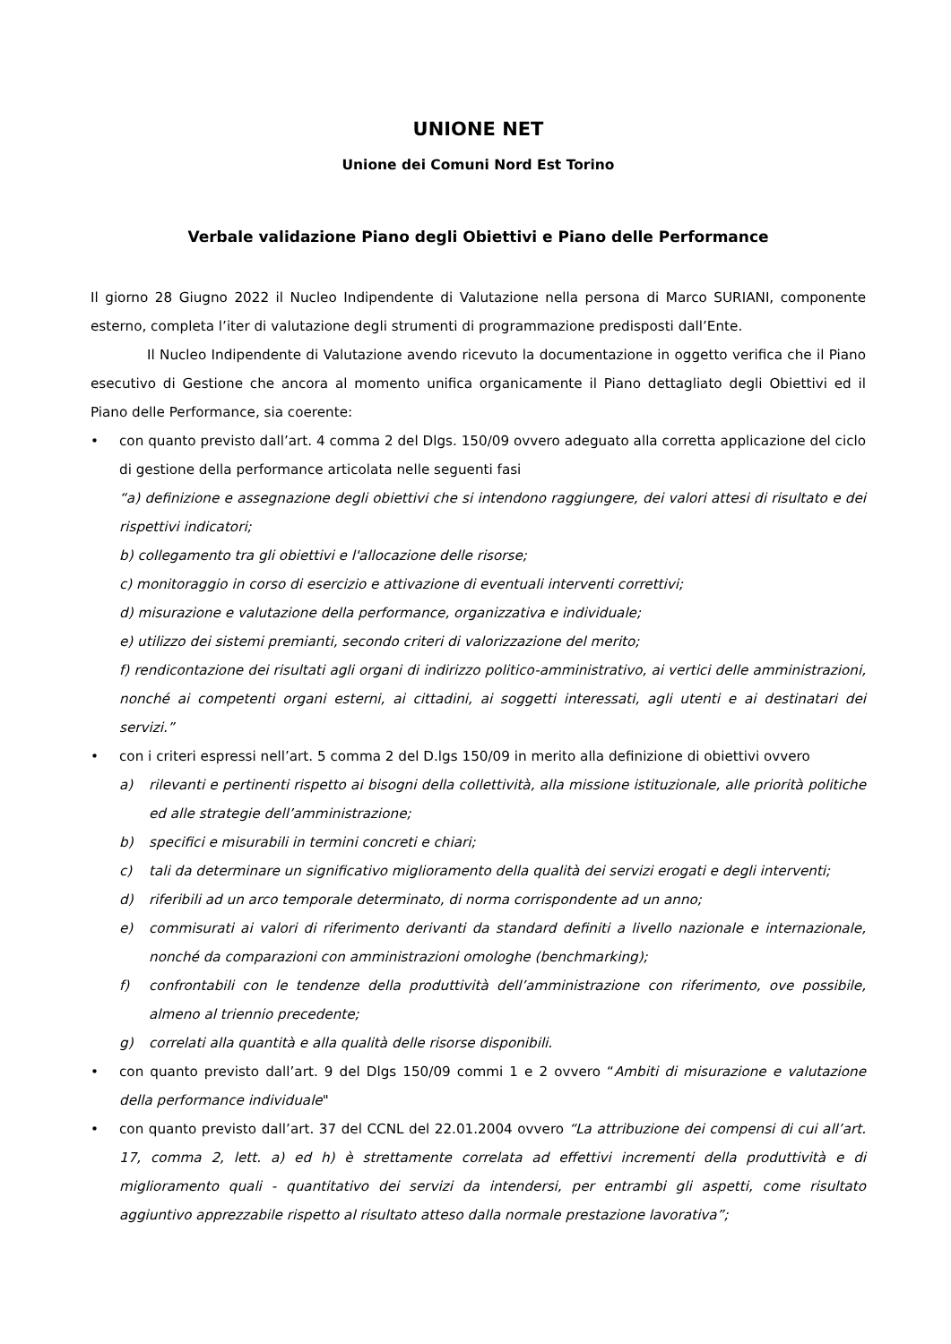UNIONE NET
Unione dei Comuni Nord Est Torino
Verbale validazione Piano degli Obiettivi e Piano delle Performance
Il giorno 28 Giugno 2022 il Nucleo Indipendente di Valutazione nella persona di Marco SURIANI, componente esterno, completa l’iter di valutazione degli strumenti di programmazione predisposti dall’Ente.
Il Nucleo Indipendente di Valutazione avendo ricevuto la documentazione in oggetto verifica che il Piano esecutivo di Gestione che ancora al momento unifica organicamente il Piano dettagliato degli Obiettivi ed il Piano delle Performance, sia coerente:
• con quanto previsto dall’art. 4 comma 2 del Dlgs. 150/09 ovvero adeguato alla corretta applicazione del ciclo di gestione della performance articolata nelle seguenti fasi
“a) definizione e assegnazione degli obiettivi che si intendono raggiungere, dei valori attesi di risultato e dei rispettivi indicatori;
b) collegamento tra gli obiettivi e l'allocazione delle risorse;
c) monitoraggio in corso di esercizio e attivazione di eventuali interventi correttivi;
d) misurazione e valutazione della performance, organizzativa e individuale;
e) utilizzo dei sistemi premianti, secondo criteri di valorizzazione del merito;
f) rendicontazione dei risultati agli organi di indirizzo politico-amministrativo, ai vertici delle amministrazioni, nonché ai competenti organi esterni, ai cittadini, ai soggetti interessati, agli utenti e ai destinatari dei servizi.”
• con i criteri espressi nell’art. 5 comma 2 del D.lgs 150/09 in merito alla definizione di obiettivi ovvero
a) rilevanti e pertinenti rispetto ai bisogni della collettività, alla missione istituzionale, alle priorità politiche ed alle strategie dell’amministrazione;
b) specifici e misurabili in termini concreti e chiari;
c) tali da determinare un significativo miglioramento della qualità dei servizi erogati e degli interventi;
d) riferibili ad un arco temporale determinato, di norma corrispondente ad un anno;
e) commisurati ai valori di riferimento derivanti da standard definiti a livello nazionale e internazionale, nonché da comparazioni con amministrazioni omologhe (benchmarking);
f) confrontabili con le tendenze della produttività dell’amministrazione con riferimento, ove possibile, almeno al triennio precedente;
g) correlati alla quantità e alla qualità delle risorse disponibili.
• con quanto previsto dall’art. 9 del Dlgs 150/09 commi 1 e 2 ovvero “Ambiti di misurazione e valutazione della performance individuale"
• con quanto previsto dall’art. 37 del CCNL del 22.01.2004 ovvero “La attribuzione dei compensi di cui all’art. 17, comma 2, lett. a) ed h) è strettamente correlata ad effettivi incrementi della produttività e di miglioramento quali - quantitativo dei servizi da intendersi, per entrambi gli aspetti, come risultato aggiuntivo apprezzabile rispetto al risultato atteso dalla normale prestazione lavorativa”;